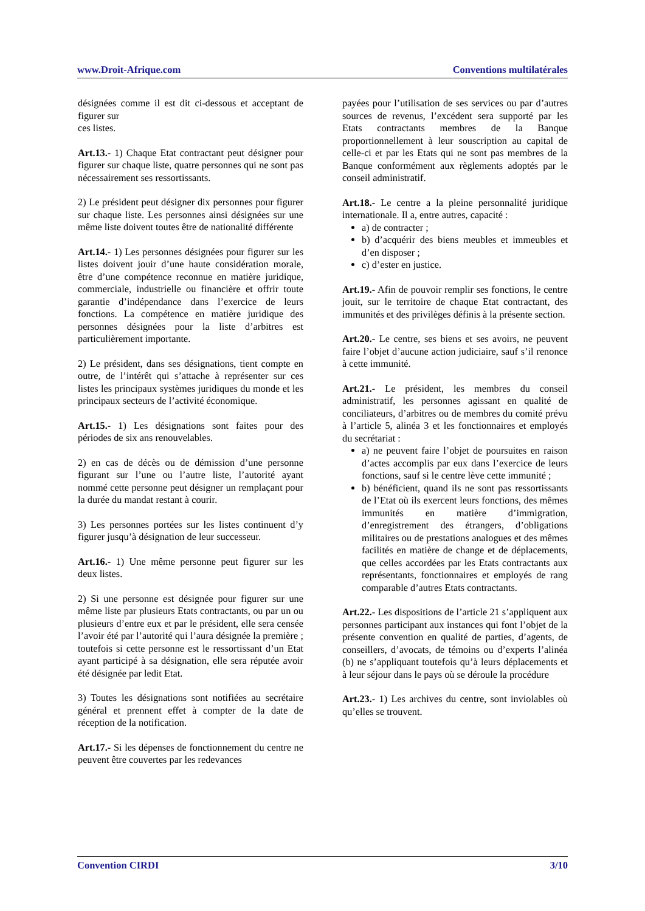www.Droit-Afrique.com Conventions multilatérales
désignées comme il est dit ci-dessous et acceptant de figurer sur
ces listes.
Art.13.- 1) Chaque Etat contractant peut désigner pour figurer sur chaque liste, quatre personnes qui ne sont pas nécessairement ses ressortissants.
2) Le président peut désigner dix personnes pour figurer sur chaque liste. Les personnes ainsi désignées sur une même liste doivent toutes être de nationalité différente
Art.14.- 1) Les personnes désignées pour figurer sur les listes doivent jouir d’une haute considération morale, être d’une compétence reconnue en matière juridique, commerciale, industrielle ou financière et offrir toute garantie d’indépendance dans l’exercice de leurs fonctions. La compétence en matière juridique des personnes désignées pour la liste d’arbitres est particulièrement importante.
2) Le président, dans ses désignations, tient compte en outre, de l’intérêt qui s’attache à représenter sur ces listes les principaux systèmes juridiques du monde et les principaux secteurs de l’activité économique.
Art.15.- 1) Les désignations sont faites pour des périodes de six ans renouvelables.
2) en cas de décès ou de démission d’une personne figurant sur l’une ou l’autre liste, l’autorité ayant nommé cette personne peut désigner un remplaçant pour la durée du mandat restant à courir.
3) Les personnes portées sur les listes continuent d’y figurer jusqu’à désignation de leur successeur.
Art.16.- 1) Une même personne peut figurer sur les deux listes.
2) Si une personne est désignée pour figurer sur une même liste par plusieurs Etats contractants, ou par un ou plusieurs d’entre eux et par le président, elle sera censée l’avoir été par l’autorité qui l’aura désignée la première ; toutefois si cette personne est le ressortissant d’un Etat ayant participé à sa désignation, elle sera réputée avoir été désignée par ledit Etat.
3) Toutes les désignations sont notifiées au secrétaire général et prennent effet à compter de la date de réception de la notification.
Art.17.- Si les dépenses de fonctionnement du centre ne peuvent être couvertes par les redevances
payées pour l’utilisation de ses services ou par d’autres sources de revenus, l’excédent sera supporté par les Etats contractants membres de la Banque proportionnellement à leur souscription au capital de celle-ci et par les Etats qui ne sont pas membres de la Banque conformément aux règlements adoptés par le conseil administratif.
Art.18.- Le centre a la pleine personnalité juridique internationale. Il a, entre autres, capacité :
a) de contracter ;
b) d’acquérir des biens meubles et immeubles et d’en disposer ;
c) d’ester en justice.
Art.19.- Afin de pouvoir remplir ses fonctions, le centre jouit, sur le territoire de chaque Etat contractant, des immunités et des privilèges définis à la présente section.
Art.20.- Le centre, ses biens et ses avoirs, ne peuvent faire l’objet d’aucune action judiciaire, sauf s’il renonce à cette immunité.
Art.21.- Le président, les membres du conseil administratif, les personnes agissant en qualité de conciliateurs, d’arbitres ou de membres du comité prévu à l’article 5, alinéa 3 et les fonctionnaires et employés du secrétariat :
a) ne peuvent faire l’objet de poursuites en raison d’actes accomplis par eux dans l’exercice de leurs fonctions, sauf si le centre lève cette immunité ;
b) bénéficient, quand ils ne sont pas ressortissants de l’Etat où ils exercent leurs fonctions, des mêmes immunités en matière d’immigration, d’enregistrement des étrangers, d’obligations militaires ou de prestations analogues et des mêmes facilités en matière de change et de déplacements, que celles accordées par les Etats contractants aux représentants, fonctionnaires et employés de rang comparable d’autres Etats contractants.
Art.22.- Les dispositions de l’article 21 s’appliquent aux personnes participant aux instances qui font l’objet de la présente convention en qualité de parties, d’agents, de conseillers, d’avocats, de témoins ou d’experts l’alinéa (b) ne s’appliquant toutefois qu’à leurs déplacements et à leur séjour dans le pays où se déroule la procédure
Art.23.- 1) Les archives du centre, sont inviolables où qu’elles se trouvent.
Convention CIRDI 3/10